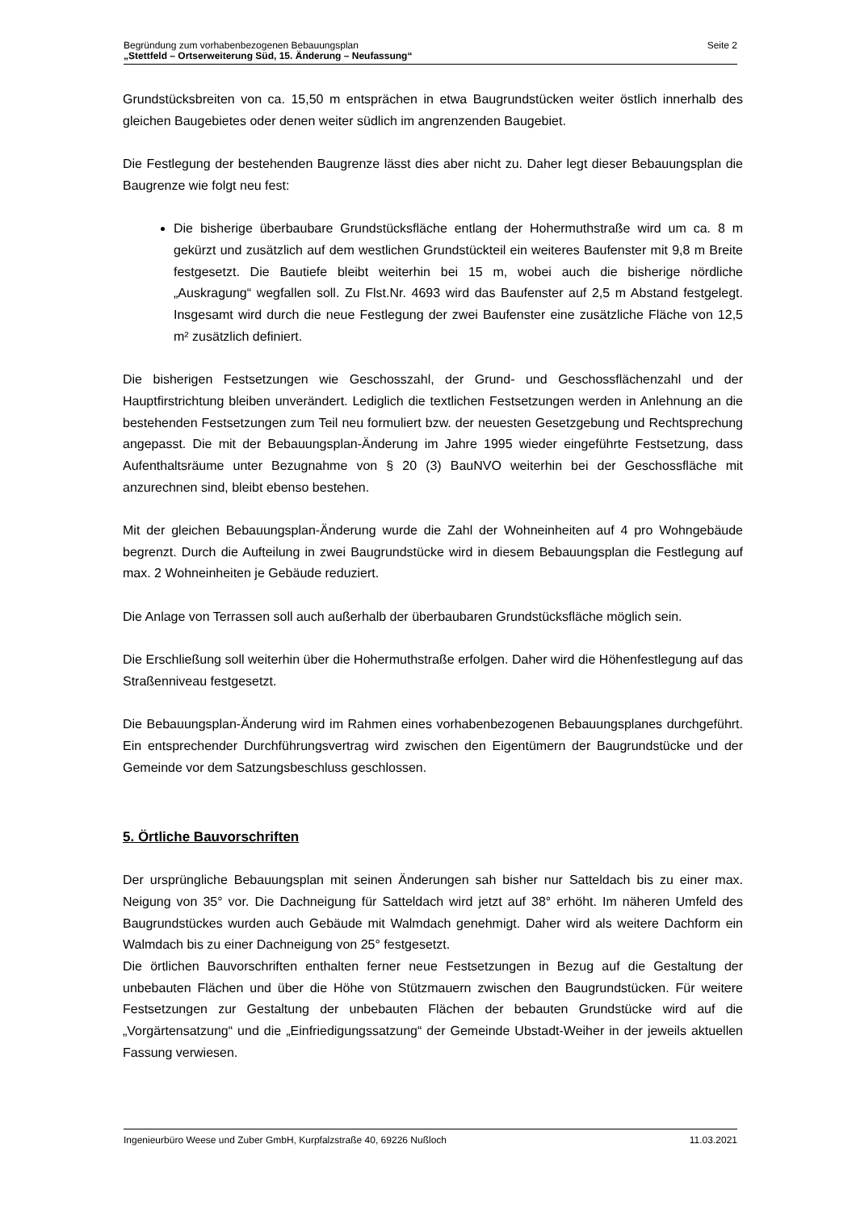Begründung zum vorhabenbezogenen Bebauungsplan
„Stettfeld – Ortserweiterung Süd, 15. Änderung – Neufassung“
Seite 2
Grundstücksbreiten von ca. 15,50 m entsprächen in etwa Baugrundstücken weiter östlich innerhalb des gleichen Baugebietes oder denen weiter südlich im angrenzenden Baugebiet.
Die Festlegung der bestehenden Baugrenze lässt dies aber nicht zu. Daher legt dieser Bebauungsplan die Baugrenze wie folgt neu fest:
Die bisherige überbaubare Grundstücksfläche entlang der Hohermuthstraße wird um ca. 8 m gekürzt und zusätzlich auf dem westlichen Grundstückteil ein weiteres Baufenster mit 9,8 m Breite festgesetzt. Die Bautiefe bleibt weiterhin bei 15 m, wobei auch die bisherige nördliche „Auskragung“ wegfallen soll. Zu Flst.Nr. 4693 wird das Baufenster auf 2,5 m Abstand festgelegt. Insgesamt wird durch die neue Festlegung der zwei Baufenster eine zusätzliche Fläche von 12,5 m² zusätzlich definiert.
Die bisherigen Festsetzungen wie Geschosszahl, der Grund- und Geschossflächenzahl und der Hauptfirstrichtung bleiben unverändert. Lediglich die textlichen Festsetzungen werden in Anlehnung an die bestehenden Festsetzungen zum Teil neu formuliert bzw. der neuesten Gesetzgebung und Rechtsprechung angepasst. Die mit der Bebauungsplan-Änderung im Jahre 1995 wieder eingeführte Festsetzung, dass Aufenthaltsräume unter Bezugnahme von § 20 (3) BauNVO weiterhin bei der Geschossfläche mit anzurechnen sind, bleibt ebenso bestehen.
Mit der gleichen Bebauungsplan-Änderung wurde die Zahl der Wohneinheiten auf 4 pro Wohngebäude begrenzt. Durch die Aufteilung in zwei Baugrundstücke wird in diesem Bebauungsplan die Festlegung auf max. 2 Wohneinheiten je Gebäude reduziert.
Die Anlage von Terrassen soll auch außerhalb der überbaubaren Grundstücksfläche möglich sein.
Die Erschließung soll weiterhin über die Hohermuthstraße erfolgen. Daher wird die Höhenfestlegung auf das Straßenniveau festgesetzt.
Die Bebauungsplan-Änderung wird im Rahmen eines vorhabenbezogenen Bebauungsplanes durchgeführt. Ein entsprechender Durchführungsvertrag wird zwischen den Eigentümern der Baugrundstücke und der Gemeinde vor dem Satzungsbeschluss geschlossen.
5. Örtliche Bauvorschriften
Der ursprüngliche Bebauungsplan mit seinen Änderungen sah bisher nur Satteldach bis zu einer max. Neigung von 35° vor. Die Dachneigung für Satteldach wird jetzt auf 38° erhöht. Im näheren Umfeld des Baugrundstückes wurden auch Gebäude mit Walmdach genehmigt. Daher wird als weitere Dachform ein Walmdach bis zu einer Dachneigung von 25° festgesetzt.
Die örtlichen Bauvorschriften enthalten ferner neue Festsetzungen in Bezug auf die Gestaltung der unbebauten Flächen und über die Höhe von Stützmauern zwischen den Baugrundstücken. Für weitere Festsetzungen zur Gestaltung der unbebauten Flächen der bebauten Grundstücke wird auf die „Vorgärtensatzung“ und die „Einfriedigungssatzung“ der Gemeinde Ubstadt-Weiher in der jeweils aktuellen Fassung verwiesen.
Ingenieurbüro Weese und Zuber GmbH, Kurpfalzstraße 40, 69226 Nußloch
11.03.2021